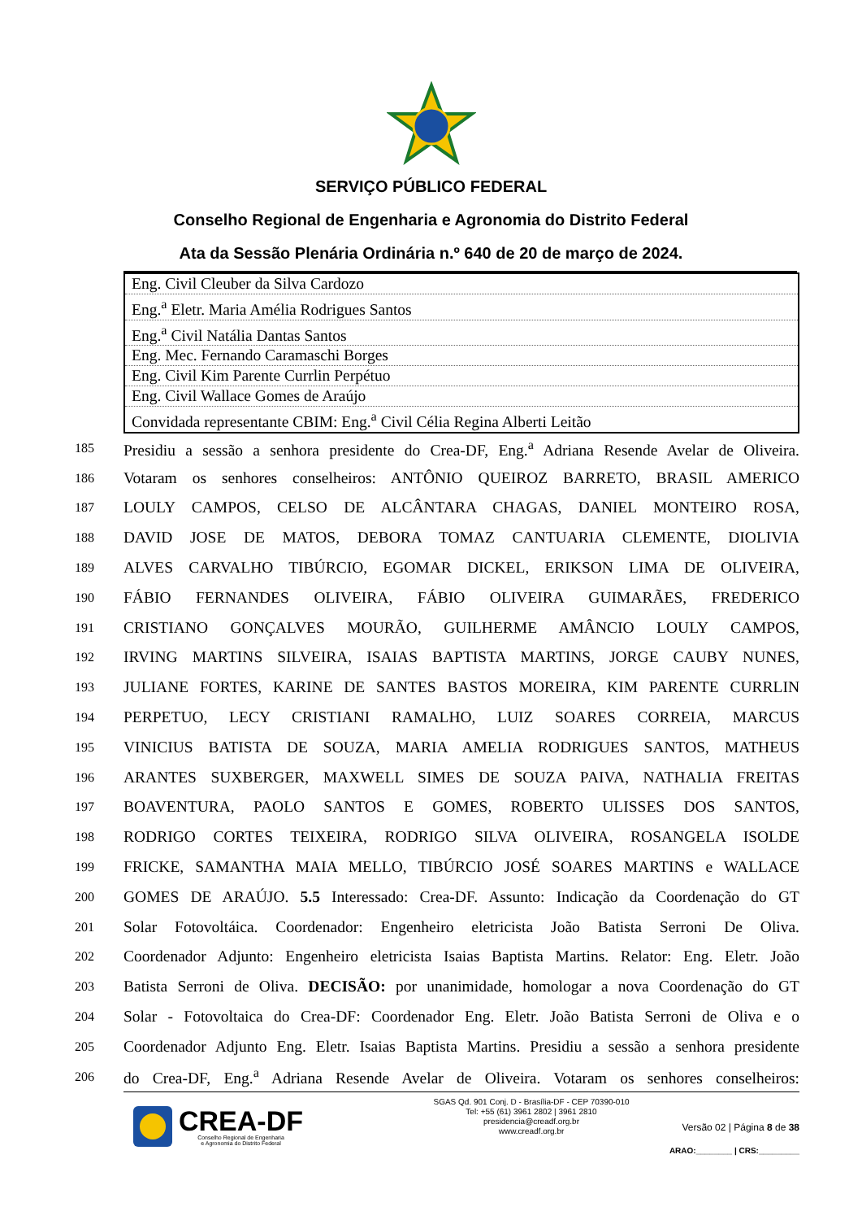SERVIÇO PÚBLICO FEDERAL
Conselho Regional de Engenharia e Agronomia do Distrito Federal
Ata da Sessão Plenária Ordinária n.º 640 de 20 de março de 2024.
| Eng. Civil Cleuber da Silva Cardozo |
| Eng.<sup>a</sup> Eletr. Maria Amélia Rodrigues Santos |
| Eng.<sup>a</sup> Civil Natália Dantas Santos |
| Eng. Mec. Fernando Caramaschi Borges |
| Eng. Civil Kim Parente Currlin Perpétuo |
| Eng. Civil Wallace Gomes de Araújo |
| Convidada representante CBIM: Eng.<sup>a</sup> Civil Célia Regina Alberti Leitão |
185 Presidiu a sessão a senhora presidente do Crea-DF, Eng.<sup>a</sup> Adriana Resende Avelar de Oliveira.
186 Votaram os senhores conselheiros: ANTÔNIO QUEIROZ BARRETO, BRASIL AMERICO
187 LOULY CAMPOS, CELSO DE ALCÂNTARA CHAGAS, DANIEL MONTEIRO ROSA,
188 DAVID JOSE DE MATOS, DEBORA TOMAZ CANTUARIA CLEMENTE, DIOLIVIA
189 ALVES CARVALHO TIBÚRCIO, EGOMAR DICKEL, ERIKSON LIMA DE OLIVEIRA,
190 FÁBIO FERNANDES OLIVEIRA, FÁBIO OLIVEIRA GUIMARÃES, FREDERICO
191 CRISTIANO GONÇALVES MOURÃO, GUILHERME AMÂNCIO LOULY CAMPOS,
192 IRVING MARTINS SILVEIRA, ISAIAS BAPTISTA MARTINS, JORGE CAUBY NUNES,
193 JULIANE FORTES, KARINE DE SANTES BASTOS MOREIRA, KIM PARENTE CURRLIN
194 PERPETUO, LECY CRISTIANI RAMALHO, LUIZ SOARES CORREIA, MARCUS
195 VINICIUS BATISTA DE SOUZA, MARIA AMELIA RODRIGUES SANTOS, MATHEUS
196 ARANTES SUXBERGER, MAXWELL SIMES DE SOUZA PAIVA, NATHALIA FREITAS
197 BOAVENTURA, PAOLO SANTOS E GOMES, ROBERTO ULISSES DOS SANTOS,
198 RODRIGO CORTES TEIXEIRA, RODRIGO SILVA OLIVEIRA, ROSANGELA ISOLDE
199 FRICKE, SAMANTHA MAIA MELLO, TIBÚRCIO JOSÉ SOARES MARTINS e WALLACE
200 GOMES DE ARAÚJO. 5.5 Interessado: Crea-DF. Assunto: Indicação da Coordenação do GT
201 Solar Fotovoltáica. Coordenador: Engenheiro eletricista João Batista Serroni De Oliva.
202 Coordenador Adjunto: Engenheiro eletricista Isaias Baptista Martins. Relator: Eng. Eletr. João
203 Batista Serroni de Oliva. DECISÃO: por unanimidade, homologar a nova Coordenação do GT
204 Solar - Fotovoltaica do Crea-DF: Coordenador Eng. Eletr. João Batista Serroni de Oliva e o
205 Coordenador Adjunto Eng. Eletr. Isaias Baptista Martins. Presidiu a sessão a senhora presidente
206 do Crea-DF, Eng.<sup>a</sup> Adriana Resende Avelar de Oliveira. Votaram os senhores conselheiros:
CREA-DF
Conselho Regional de Engenharia
e Agronomia do Distrito Federal
SGAS Qd. 901 Conj. D - Brasília-DF - CEP 70390-010
Tel: +55 (61) 3961 2802 | 3961 2810
presidencia@creadf.org.br
www.creadf.org.br
Versão 02 | Página 8 de 38
ARAO:________ | CRS:_________